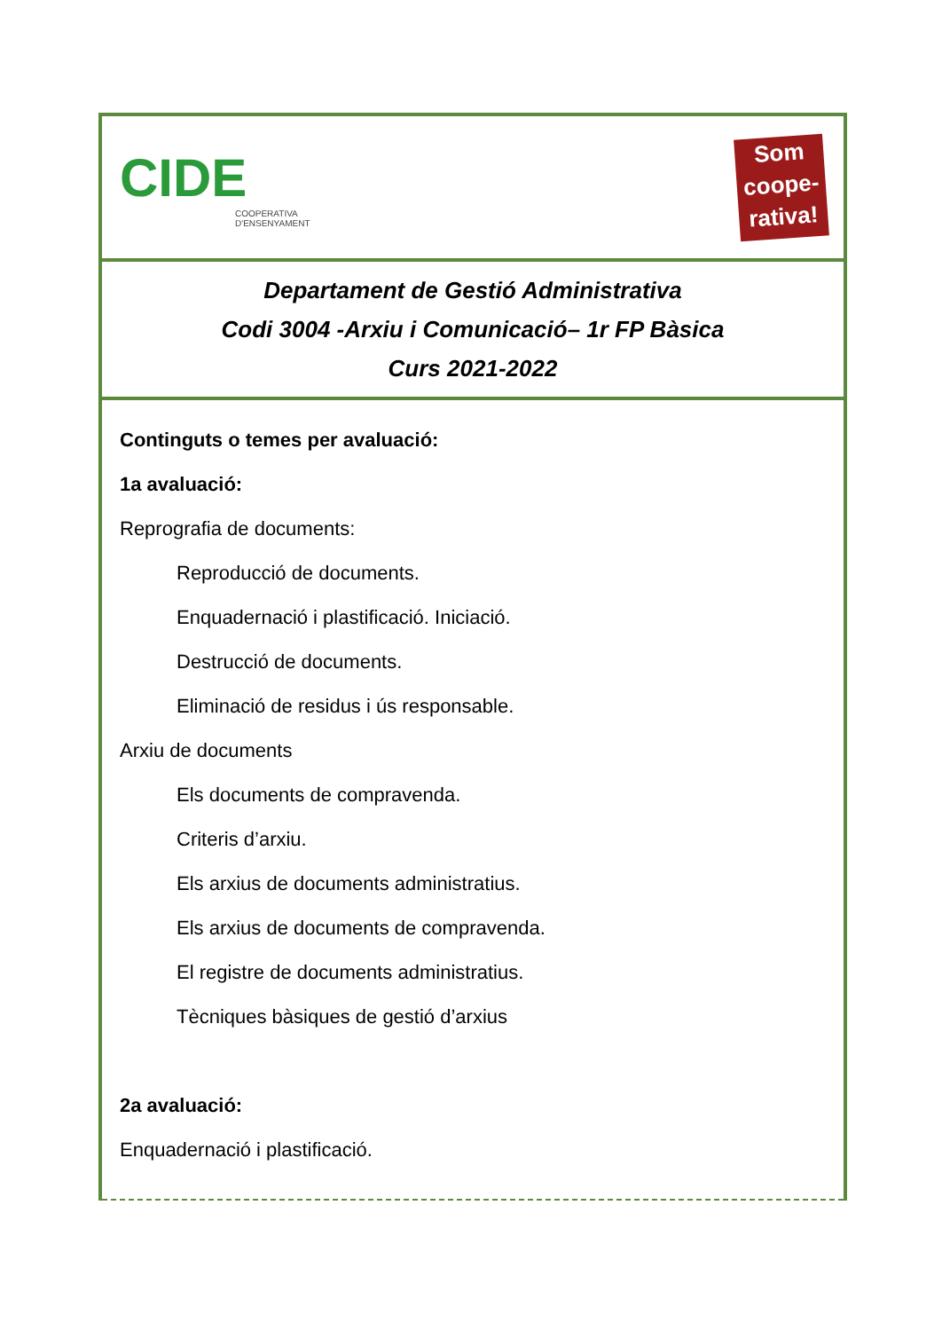CIDE
COOPERATIVA
D'ENSENYAMENT
Som
coope-
rativa!
Departament de Gestió Administrativa
Codi 3004 -Arxiu i Comunicació– 1r FP Bàsica
Curs 2021-2022
Continguts o temes per avaluació:
1a avaluació:
Reprografia de documents:
Reproducció de documents.
Enquadernació i plastificació. Iniciació.
Destrucció de documents.
Eliminació de residus i ús responsable.
Arxiu de documents
Els documents de compravenda.
Criteris d’arxiu.
Els arxius de documents administratius.
Els arxius de documents de compravenda.
El registre de documents administratius.
Tècniques bàsiques de gestió d’arxius
2a avaluació:
Enquadernació i plastificació.